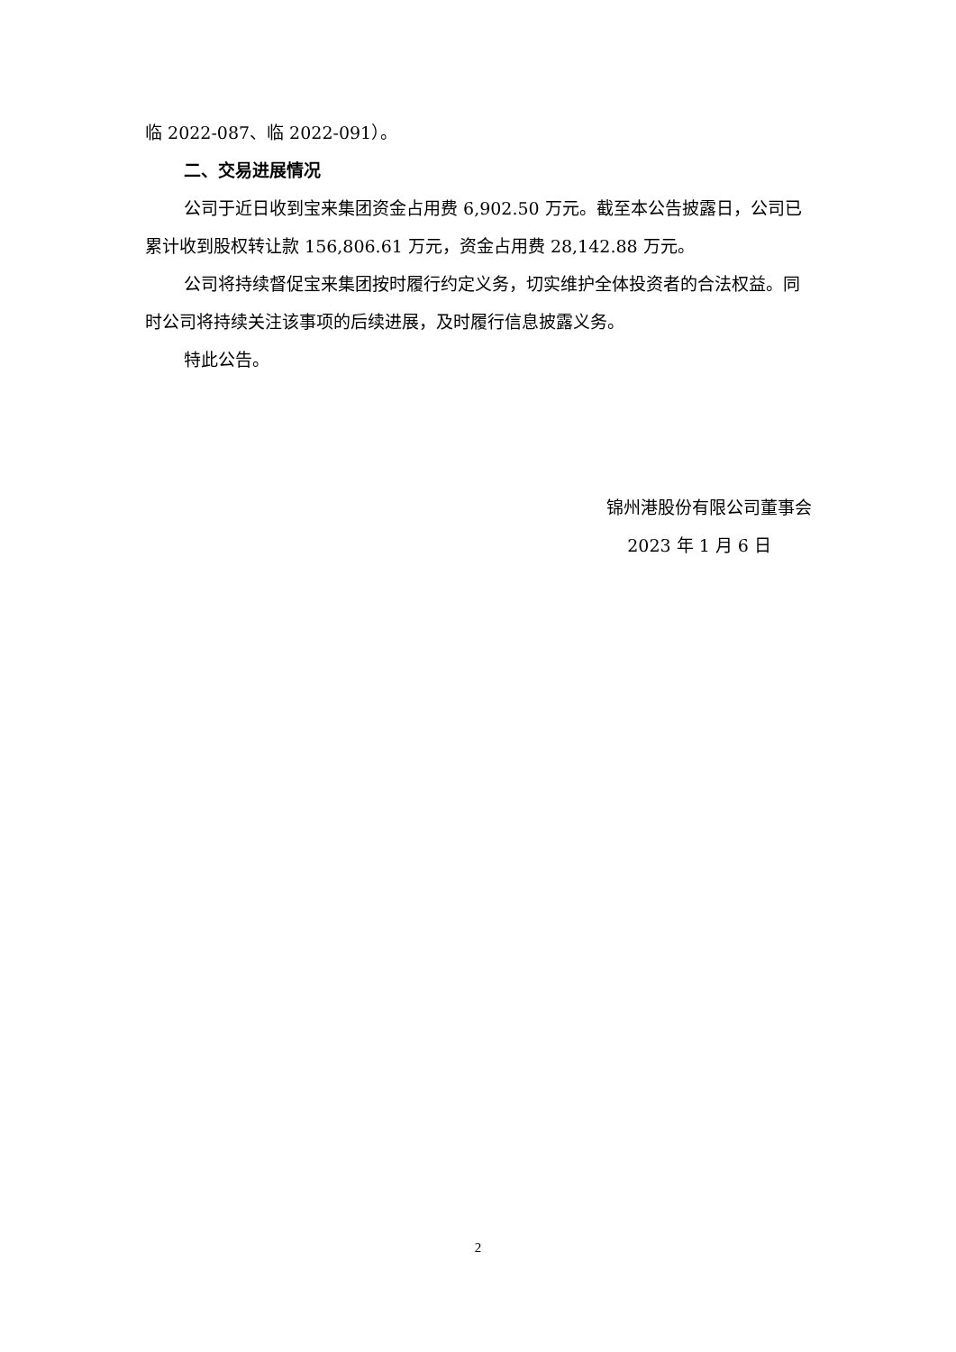临 2022-087、临 2022-091）。
二、交易进展情况
公司于近日收到宝来集团资金占用费 6,902.50 万元。截至本公告披露日，公司已累计收到股权转让款 156,806.61 万元，资金占用费 28,142.88 万元。
公司将持续督促宝来集团按时履行约定义务，切实维护全体投资者的合法权益。同时公司将持续关注该事项的后续进展，及时履行信息披露义务。
特此公告。
锦州港股份有限公司董事会
2023 年 1 月 6 日
2